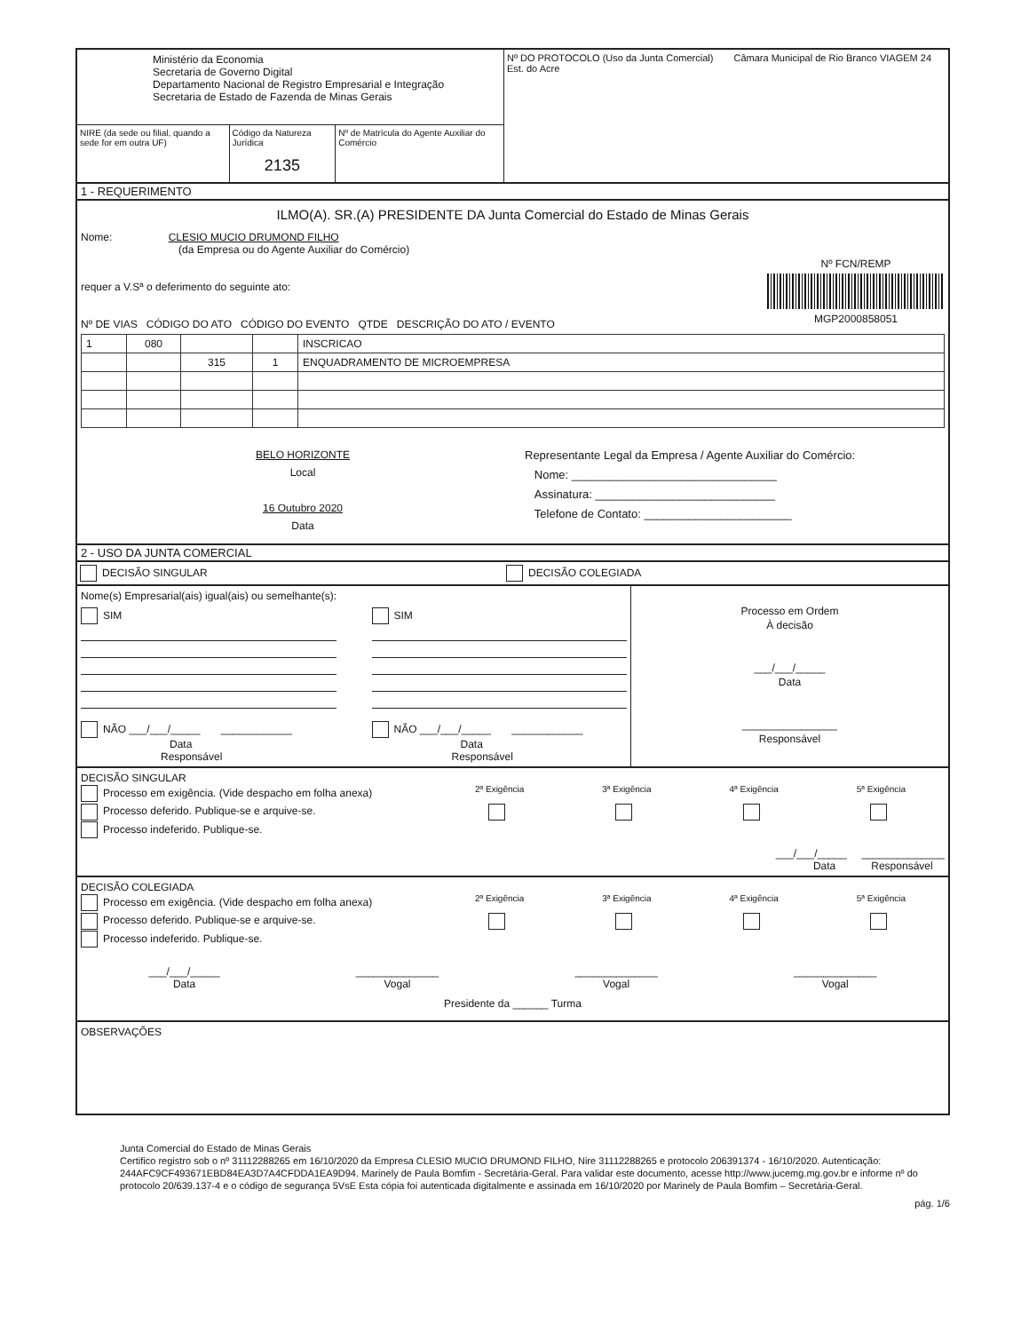Ministério da Economia
Secretaria de Governo Digital
Departamento Nacional de Registro Empresarial e Integração
Secretaria de Estado de Fazenda de Minas Gerais
NIRE (da sede ou filial, quando a sede for em outra UF)
Código da Natureza Jurídica
2135
Nº de Matrícula do Agente Auxiliar do Comércio
Nº DO PROTOCOLO (Uso da Junta Comercial) Câmara Municipal de Rio Branco VIAGEM 24 Est. do Acre
1 - REQUERIMENTO
ILMO(A). SR.(A) PRESIDENTE DA Junta Comercial do Estado de Minas Gerais
Nome: CLESIO MUCIO DRUMOND FILHO
(da Empresa ou do Agente Auxiliar do Comércio)
requer a V.Sª o deferimento do seguinte ato:
Nº DE VIAS CÓDIGO DO ATO CÓDIGO DO EVENTO QTDE DESCRIÇÃO DO ATO / EVENTO
Nº FCN/REMP
MGP2000858051
| 1 | 080 | | | INSCRICAO |
| | | 315 | 1 | ENQUADRAMENTO DE MICROEMPRESA |
BELO HORIZONTE
Local
16 Outubro 2020
Data
Representante Legal da Empresa / Agente Auxiliar do Comércio:
Nome: ________________________________
Assinatura: ____________________________
Telefone de Contato: _______________________
2 - USO DA JUNTA COMERCIAL
DECISÃO SINGULAR DECISÃO COLEGIADA
Nome(s) Empresarial(ais) igual(ais) ou semelhante(s):
SIM
NÃO ___/___/_____ ____________
Data Responsável
SIM
NÃO ___/___/_____ ____________
Data Responsável
Processo em Ordem
À decisão
___/___/_____
Data
________________
Responsável
DECISÃO SINGULAR
Processo em exigência. (Vide despacho em folha anexa)
Processo deferido. Publique-se e arquive-se.
Processo indeferido. Publique-se.
2ª Exigência
3ª Exigência
4ª Exigência
5ª Exigência
___/___/_____ ______________
Data Responsável
DECISÃO COLEGIADA
Processo em exigência. (Vide despacho em folha anexa)
Processo deferido. Publique-se e arquive-se.
Processo indeferido. Publique-se.
2ª Exigência
3ª Exigência
4ª Exigência
5ª Exigência
___/___/_____
Data
______________
Vogal
______________
Vogal
______________
Vogal
Presidente da ______ Turma
OBSERVAÇÕES
Junta Comercial do Estado de Minas Gerais
Certifico registro sob o nº 31112288265 em 16/10/2020 da Empresa CLESIO MUCIO DRUMOND FILHO, Nire 31112288265 e protocolo 206391374 - 16/10/2020. Autenticação: 244AFC9CF493671EBD84EA3D7A4CFDDA1EA9D94. Marinely de Paula Bomfim - Secretária-Geral. Para validar este documento, acesse http://www.jucemg.mg.gov.br e informe nº do protocolo 20/639.137-4 e o código de segurança 5VsE Esta cópia foi autenticada digitalmente e assinada em 16/10/2020 por Marinely de Paula Bomfim – Secretária-Geral.
pág. 1/6